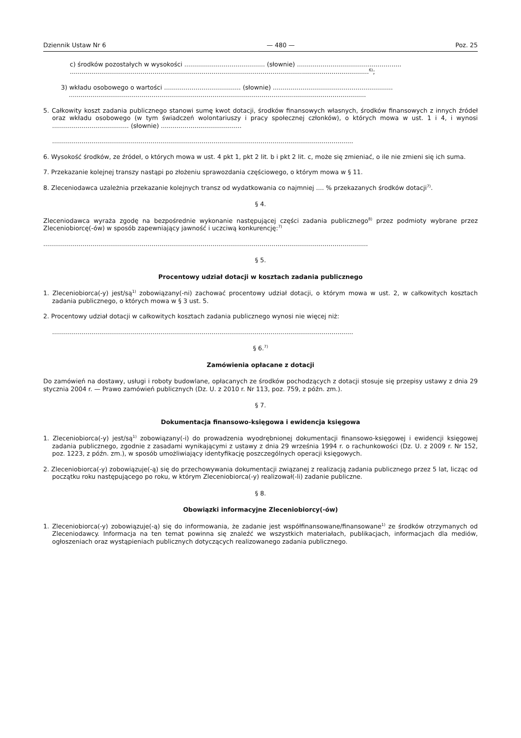Dziennik Ustaw Nr 6 — 480 — Poz. 25
c) środków pozostałych w wysokości ......................................... (słownie) .....................................................
........................................................................................................................................................<sup>6)</sup>;
3) wkładu osobowego o wartości ....................................... (słownie) .............................................................
.......................................................................................................................................................
5. Całkowity koszt zadania publicznego stanowi sumę kwot dotacji, środków finansowych własnych, środków finansowych z innych źródeł oraz wkładu osobowego (w tym świadczeń wolontariuszy i pracy społecznej członków), o których mowa w ust. 1 i 4, i wynosi ....................................... (słownie) .........................................
.........................................................................................................................................................
6. Wysokość środków, ze źródeł, o których mowa w ust. 4 pkt 1, pkt 2 lit. b i pkt 2 lit. c, może się zmieniać, o ile nie zmieni się ich suma.
7. Przekazanie kolejnej transzy nastąpi po złożeniu sprawozdania częściowego, o którym mowa w § 11.
8. Zleceniodawca uzależnia przekazanie kolejnych transz od wydatkowania co najmniej .... % przekazanych środków dotacji<sup>7)</sup>.
§ 4.
Zleceniodawca wyraża zgodę na bezpośrednie wykonanie następującej części zadania publicznego<sup>8)</sup> przez podmioty wybrane przez Zleceniobiorcę(-ów) w sposób zapewniający jawność i uczciwą konkurencję:<sup>7)</sup>
.....................................................................................................................................................................
§ 5.
Procentowy udział dotacji w kosztach zadania publicznego
1. Zleceniobiorca(-y) jest/są<sup>1)</sup> zobowiązany(-ni) zachować procentowy udział dotacji, o którym mowa w ust. 2, w całkowitych kosztach zadania publicznego, o których mowa w § 3 ust. 5.
2. Procentowy udział dotacji w całkowitych kosztach zadania publicznego wynosi nie więcej niż:
.........................................................................................................................................................
§ 6.<sup>7)</sup>
Zamówienia opłacane z dotacji
Do zamówień na dostawy, usługi i roboty budowlane, opłacanych ze środków pochodzących z dotacji stosuje się przepisy ustawy z dnia 29 stycznia 2004 r. — Prawo zamówień publicznych (Dz. U. z 2010 r. Nr 113, poz. 759, z późn. zm.).
§ 7.
Dokumentacja finansowo-księgowa i ewidencja księgowa
1. Zleceniobiorca(-y) jest/są<sup>1)</sup> zobowiązany(-i) do prowadzenia wyodrębnionej dokumentacji finansowo-księgowej i ewidencji księgowej zadania publicznego, zgodnie z zasadami wynikającymi z ustawy z dnia 29 września 1994 r. o rachunkowości (Dz. U. z 2009 r. Nr 152, poz. 1223, z późn. zm.), w sposób umożliwiający identyfikację poszczególnych operacji księgowych.
2. Zleceniobiorca(-y) zobowiązuje(-ą) się do przechowywania dokumentacji związanej z realizacją zadania publicznego przez 5 lat, licząc od początku roku następującego po roku, w którym Zleceniobiorca(-y) realizował(-li) zadanie publiczne.
§ 8.
Obowiązki informacyjne Zleceniobiorcy(-ów)
1. Zleceniobiorca(-y) zobowiązuje(-ą) się do informowania, że zadanie jest współfinansowane/finansowane<sup>1)</sup> ze środków otrzymanych od Zleceniodawcy. Informacja na ten temat powinna się znaleźć we wszystkich materiałach, publikacjach, informacjach dla mediów, ogłoszeniach oraz wystąpieniach publicznych dotyczących realizowanego zadania publicznego.